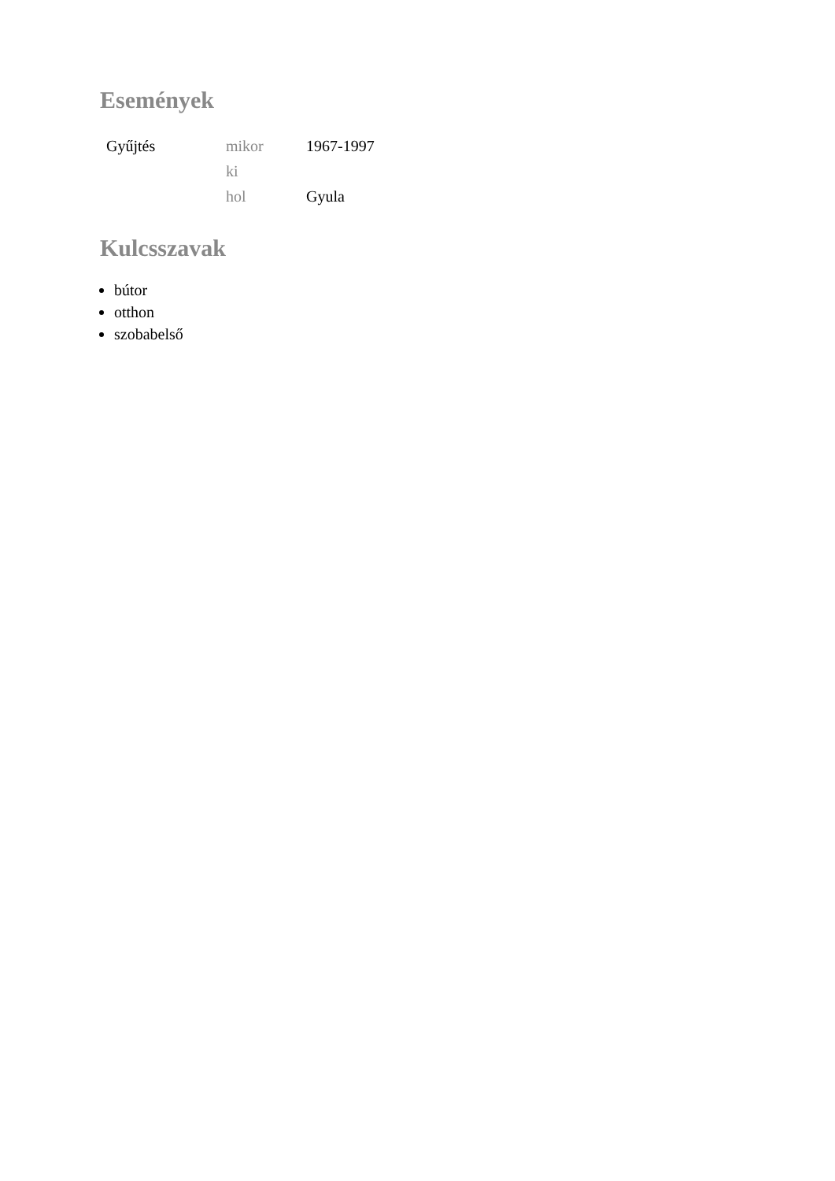Események
| Gyűjtés | mikor | 1967-1997 |
| | ki | |
| | hol | Gyula |
Kulcsszavak
bútor
otthon
szobabelső